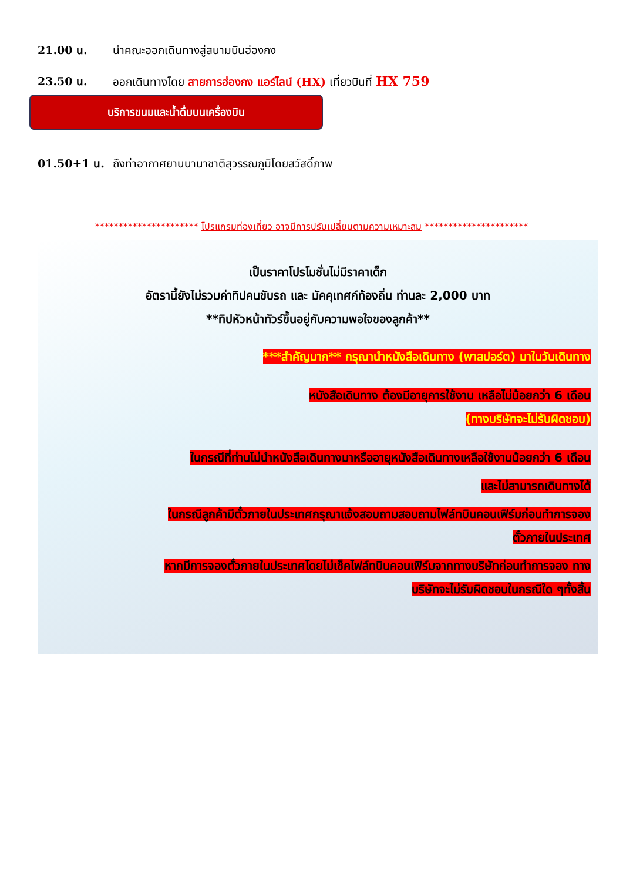21.00 น. นำคณะออกเดินทางสู่สนามบินฮ่องกง
23.50 น. ออกเดินทางโดย สายการฮ่องกง แอร์ไลน์ (HX) เที่ยวบินที่ HX 759
บริการขนมและน้ำดื่มบนเครื่องบิน
01.50+1 น. ถึงท่าอากาศยานนานาชาติสุวรรณภูมิโดยสวัสดิ์ภาพ
********************** โปรแกรมท่องเที่ยว อาจมีการปรับเปลี่ยนตามความเหมาะสม **********************
เป็นราคาโปรโมชั่นไม่มีราคาเด็ก
อัตรานี้ยังไม่รวมค่าทิปคนขับรถ และ มัคคุเทศก์ท้องถิ่น ท่านละ 2,000 บาท
**ทิปหัวหน้าทัวร์ขึ้นอยู่กับความพอใจของลูกค้า**
***สำคัญมาก** กรุณานำหนังสือเดินทาง (พาสปอร์ต) มาในวันเดินทาง
หนังสือเดินทาง ต้องมีอายุการใช้งาน เหลือไม่น้อยกว่า 6 เดือน
(ทางบริษัทจะไม่รับผิดชอบ)
ในกรณีที่ท่านไม่นำหนังสือเดินทางมาหรืออายุหนังสือเดินทางเหลือใช้งานน้อยกว่า 6 เดือน
และไม่สามารถเดินทางได้
ในกรณีลูกค้ามีตั๋วภายในประเทศกรุณาแจ้งสอบถามสอบถามไฟล์ทบินคอนเฟิร์มก่อนทำการจอง
ตั๋วภายในประเทศ
หากมีการจองตั๋วภายในประเทศโดยไม่เช็คไฟล์ทบินคอนเฟิร์มจากทางบริษัทก่อนทำการจอง ทาง
บริษัทจะไม่รับผิดชอบในกรณีใด ๆทั้งสิ้น